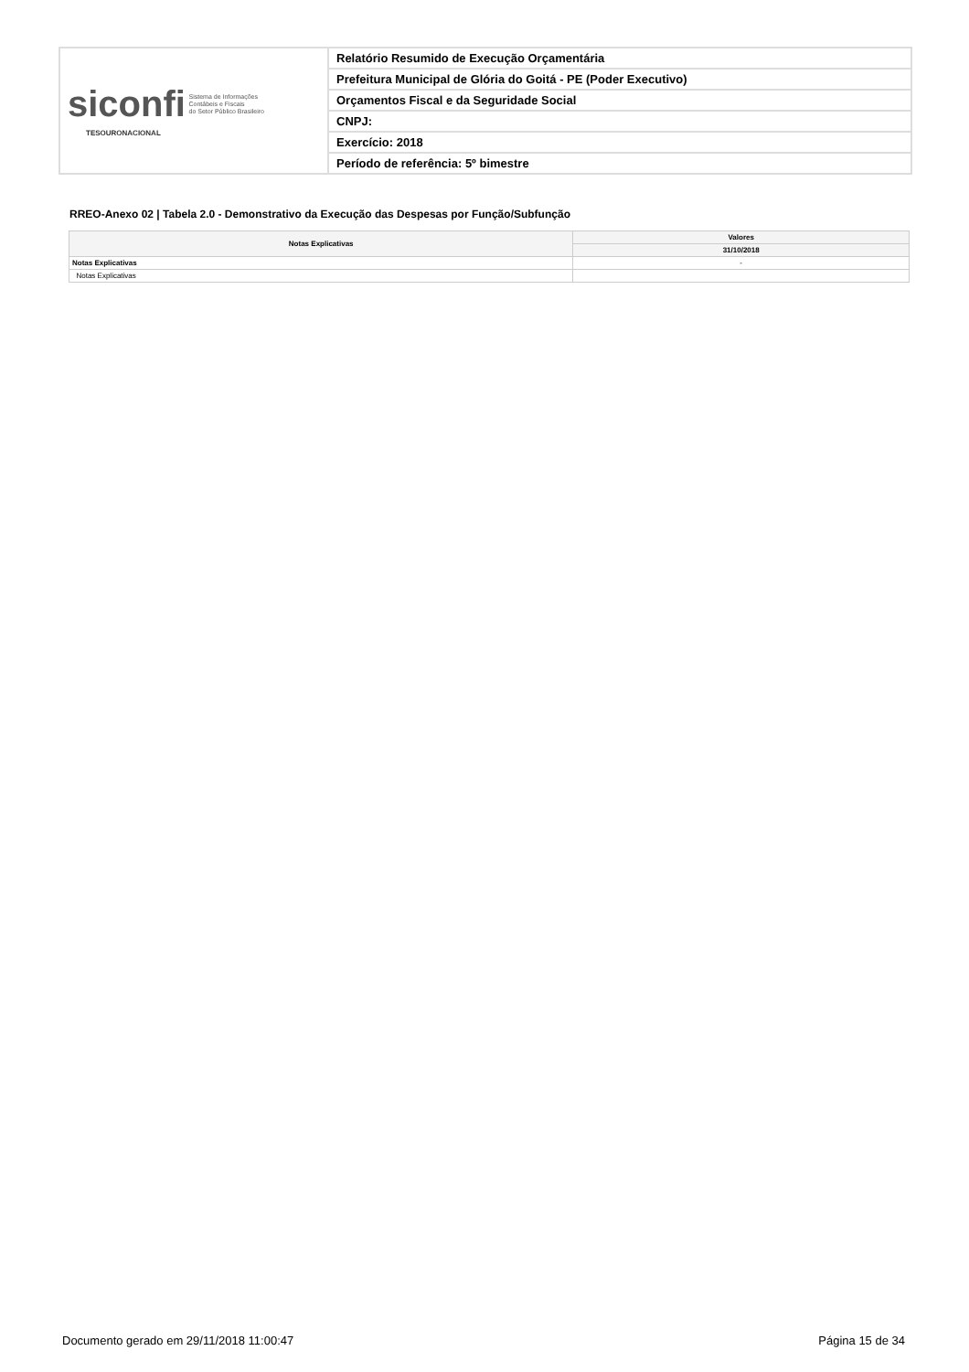| siconfi Sistema de Informações Contábeis e Fiscais do Setor Público Brasileiro TESOURONACIONAL | Relatório Resumido de Execução Orçamentária |
| | Prefeitura Municipal de Glória do Goitá - PE (Poder Executivo) |
| | Orçamentos Fiscal e da Seguridade Social |
| | CNPJ: |
| | Exercício: 2018 |
| | Período de referência: 5º bimestre |
RREO-Anexo 02 | Tabela 2.0 - Demonstrativo da Execução das Despesas por Função/Subfunção
| Notas Explicativas | Valores |
| --- | --- |
| | 31/10/2018 |
| Notas Explicativas | - |
| Notas Explicativas | |
Documento gerado em 29/11/2018 11:00:47
Página 15 de 34